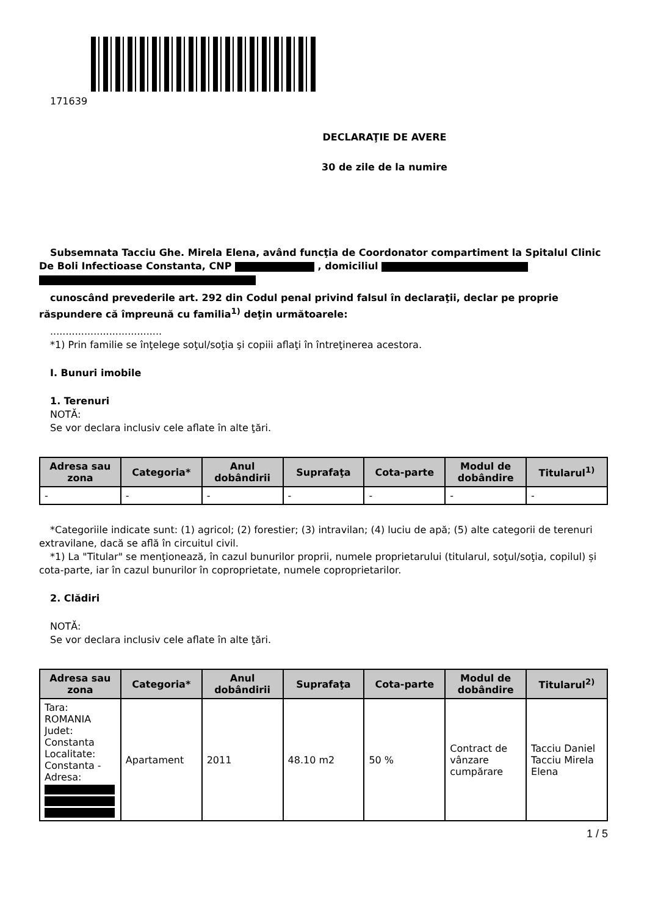171639
DECLARAŢIE DE AVERE
30 de zile de la numire
Subsemnata Tacciu Ghe. Mirela Elena, având funcţia de Coordonator compartiment la Spitalul Clinic De Boli Infectioase Constanta, CNP , domiciliul
cunoscând prevederile art. 292 din Codul penal privind falsul în declaraţii, declar pe proprie răspundere că împreună cu familia<sup>1)</sup> deţin următoarele:
....................................
*1) Prin familie se înţelege soţul/soţia şi copiii aflaţi în întreţinerea acestora.
I. Bunuri imobile
1. Terenuri
NOTĂ:
Se vor declara inclusiv cele aflate în alte ţări.
| Adresa sau zona | Categoria* | Anul dobândirii | Suprafaţa | Cota-parte | Modul de dobândire | Titularul<sup>1)</sup> |
| --- | --- | --- | --- | --- | --- | --- |
| - | - | - | - | - | - | - |
*Categoriile indicate sunt: (1) agricol; (2) forestier; (3) intravilan; (4) luciu de apă; (5) alte categorii de terenuri extravilane, dacă se află în circuitul civil.
*1) La "Titular" se menţionează, în cazul bunurilor proprii, numele proprietarului (titularul, soţul/soţia, copilul) și cota-parte, iar în cazul bunurilor în coproprietate, numele coproprietarilor.
2. Clădiri
NOTĂ:
Se vor declara inclusiv cele aflate în alte ţări.
| Adresa sau zona | Categoria* | Anul dobândirii | Suprafaţa | Cota-parte | Modul de dobândire | Titularul<sup>2)</sup> |
| --- | --- | --- | --- | --- | --- | --- |
| Tara: ROMANIA Judet: Constanta Localitate: Constanta - Adresa: | Apartament | 2011 | 48.10 m2 | 50 % | Contract de vânzare cumpărare | Tacciu Daniel Tacciu Mirela Elena |
1 / 5